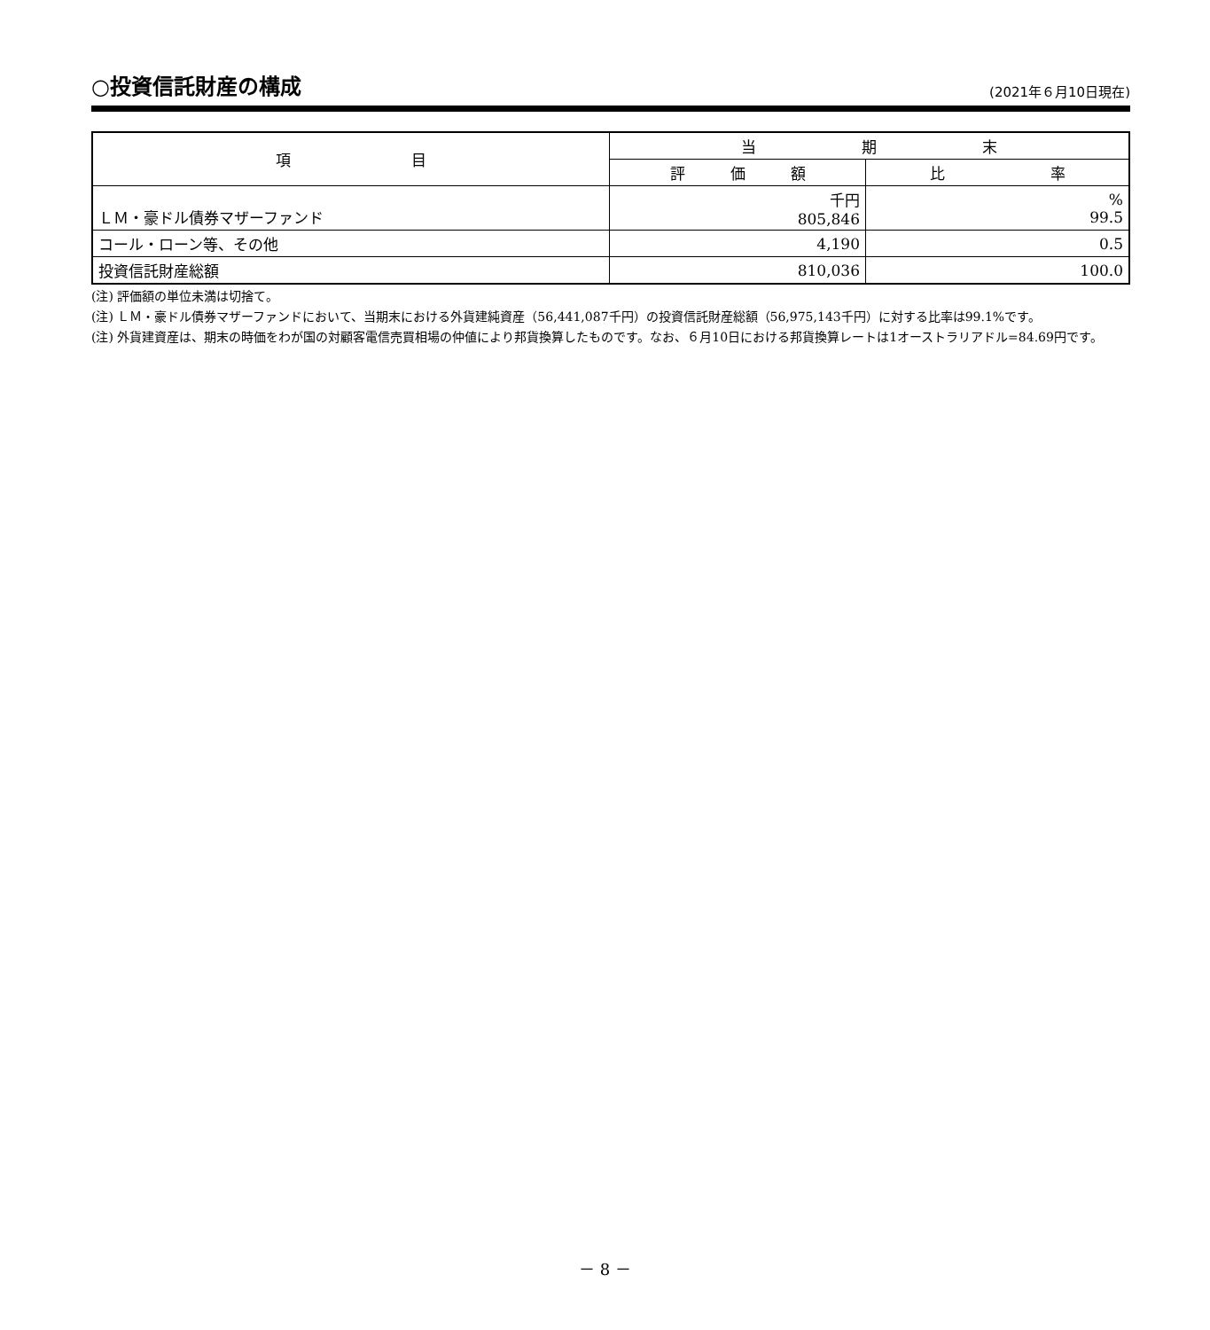○投資信託財産の構成
(2021年６月10日現在)
| 項 目 | 当 期 末 | |
| --- | --- | --- |
| | 評 価 額 | 比 率 |
| ＬＭ・豪ドル債券マザーファンド | 千円 805,846 | % 99.5 |
| コール・ローン等、その他 | 4,190 | 0.5 |
| 投資信託財産総額 | 810,036 | 100.0 |
(注) 評価額の単位未満は切捨て。
(注) ＬＭ・豪ドル債券マザーファンドにおいて、当期末における外貨建純資産（56,441,087千円）の投資信託財産総額（56,975,143千円）に対する比率は99.1%です。
(注) 外貨建資産は、期末の時価をわが国の対顧客電信売買相場の仲値により邦貨換算したものです。なお、６月10日における邦貨換算レートは1オーストラリアドル=84.69円です。
－ 8 －